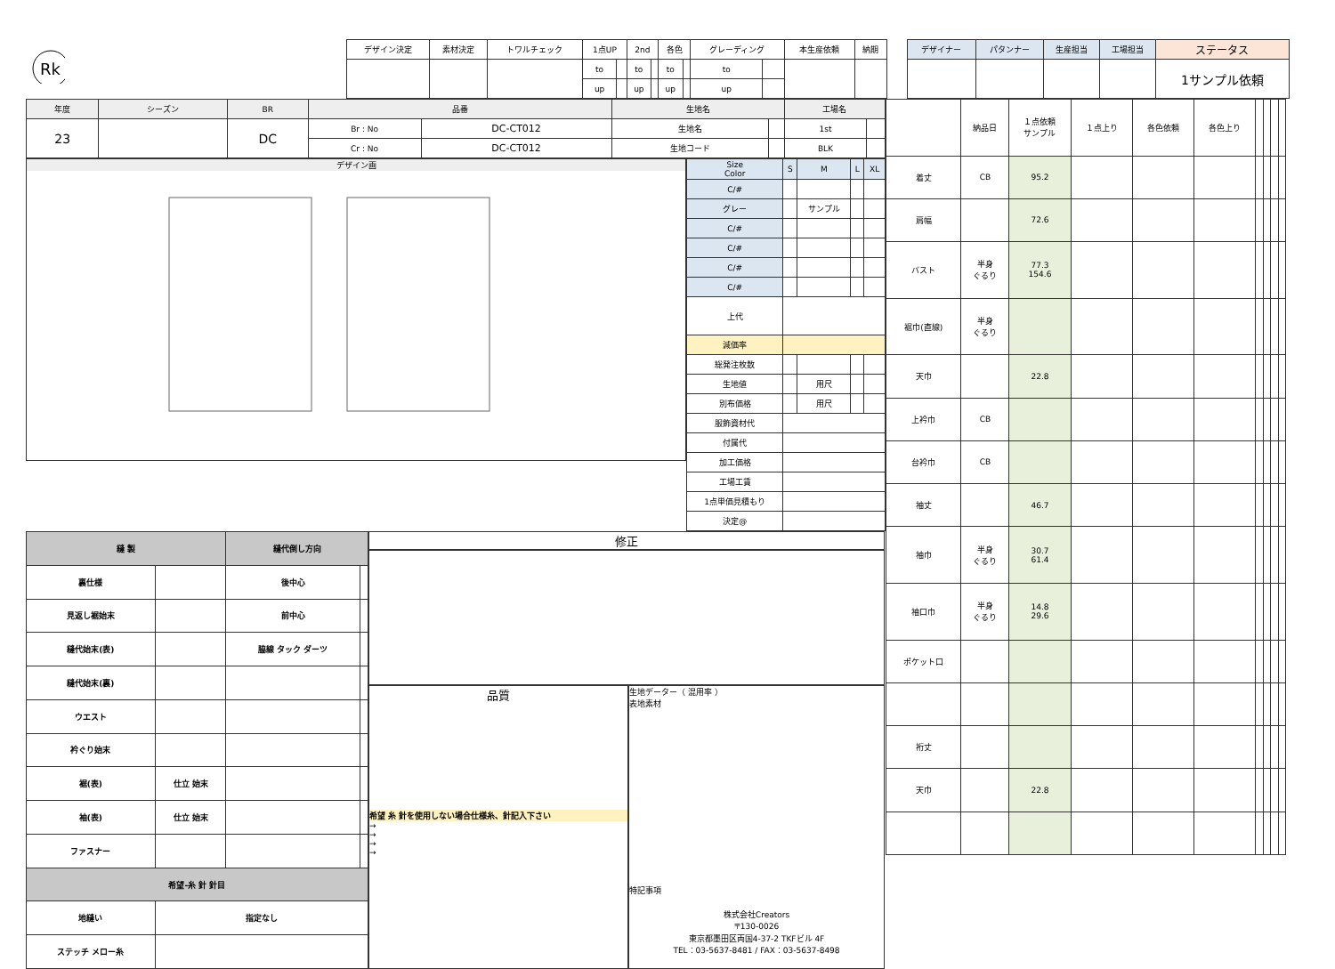Rk
| デザイン決定 | 素材決定 | トワルチェック | 1点UP | | 2nd | | 各色 | | グレーディング | | 本生産依頼 | 納期 |
| --- | --- | --- | --- | --- | --- | --- | --- | --- | --- | --- | --- | --- |
| | | | to | | to | | to | | to | | | |
| | | | up | | up | | up | | up | | | |
| デザイナー | パタンナー | 生産担当 | 工場担当 | ステータス |
| --- | --- | --- | --- | --- |
| | | | | 1サンプル依頼 |
| 年度 | シーズン | BR | 品番 | | 生地名 | | 工場名 | |
| --- | --- | --- | --- | --- | --- | --- | --- | --- |
| 23 | | DC | Br : No | DC-CT012 | 生地名 | | 1st | |
| | | | Cr : No | DC-CT012 | 生地コード | | BLK | |
デザイン画
| Size Color | S | M | L | XL |
| C/# | | | | |
| グレー | | サンプル | | |
| C/# | | | | |
| C/# | | | | |
| C/# | | | | |
| C/# | | | | |
| 上代 | | | | |
| 減価率 | | | | |
| 総発注枚数 | | | | |
| 生地値 | | 用尺 | | |
| 別布価格 | | 用尺 | | |
| 服飾資材代 | | | | |
| 付属代 | | | | |
| 加工価格 | | | | |
| 工場工賃 | | | | |
| 1点単価見積もり | | | | |
| 決定@ | | | | |
| 縫 製 | | 縫代倒し方向 | |
| --- | --- | --- | --- |
| 裏仕様 | | 後中心 | |
| 見返し裾始末 | | 前中心 | |
| 縫代始末(表) | | 脇線 タック ダーツ | |
| 縫代始末(裏) | | | |
| ウエスト | | | |
| 衿ぐり始末 | | | |
| 裾(表) | 仕立 始末 | | |
| 袖(表) | 仕立 始末 | | |
| ファスナー | | | |
| 希望-糸 針 針目 | | | |
| 地縫い | 指定なし | | |
| ステッチ メロー糸 | | | |
修正
品質
希望 糸 針を使用しない場合仕様糸、針記入下さい
→
→
→
→
生地データー（ 混用率 ）
表地素材
特記事項
株式会社Creators
〒130-0026
東京都墨田区両国4-37-2 TKFビル 4F
TEL：03-5637-8481 / FAX：03-5637-8498
| | 納品日 | １点依頼 サンプル | １点上り | 各色依頼 | 各色上り | | | | |
| 着丈 | CB | 95.2 | | | | | | | |
| 肩幅 | | 72.6 | | | | | | | |
| バスト | 半身 ぐるり | 77.3 154.6 | | | | | | | |
| 裾巾(直線) | 半身 ぐるり | | | | | | | | |
| 天巾 | | 22.8 | | | | | | | |
| 上衿巾 | CB | | | | | | | | |
| 台衿巾 | CB | | | | | | | | |
| 袖丈 | | 46.7 | | | | | | | |
| 袖巾 | 半身 ぐるり | 30.7 61.4 | | | | | | | |
| 袖口巾 | 半身 ぐるり | 14.8 29.6 | | | | | | | |
| ポケット口 | | | | | | | | | |
| 裄丈 | | | | | | | | | |
| 天巾 | | 22.8 | | | | | | | |